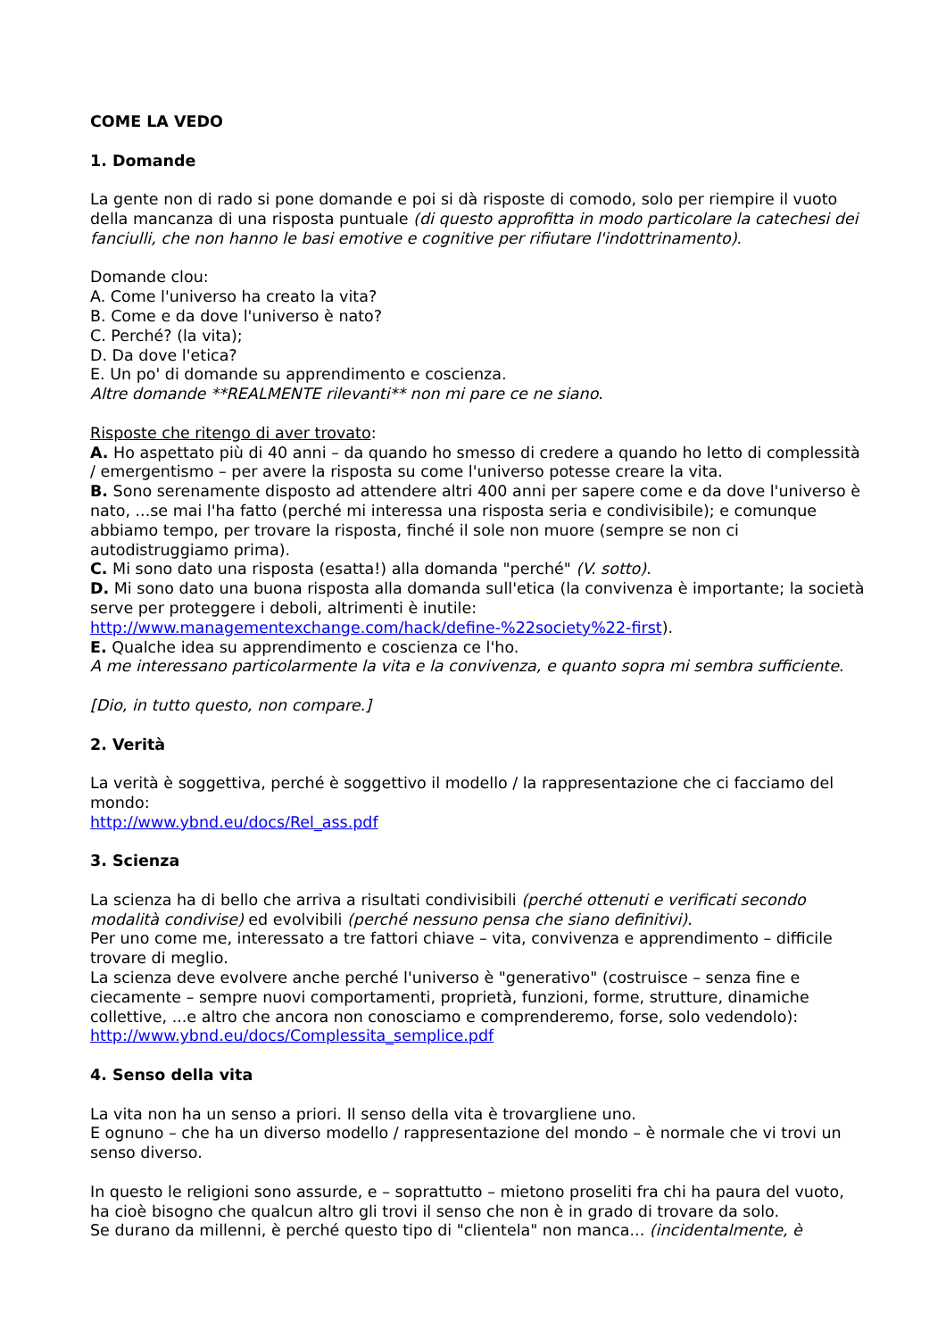COME LA VEDO
1. Domande
La gente non di rado si pone domande e poi si dà risposte di comodo, solo per riempire il vuoto della mancanza di una risposta puntuale (di questo approfitta in modo particolare la catechesi dei fanciulli, che non hanno le basi emotive e cognitive per rifiutare l'indottrinamento).
Domande clou:
A. Come l'universo ha creato la vita?
B. Come e da dove l'universo è nato?
C. Perché? (la vita);
D. Da dove l'etica?
E. Un po' di domande su apprendimento e coscienza.
Altre domande **REALMENTE rilevanti** non mi pare ce ne siano.
Risposte che ritengo di aver trovato:
A. Ho aspettato più di 40 anni – da quando ho smesso di credere a quando ho letto di complessità / emergentismo – per avere la risposta su come l'universo potesse creare la vita.
B. Sono serenamente disposto ad attendere altri 400 anni per sapere come e da dove l'universo è nato, ...se mai l'ha fatto (perché mi interessa una risposta seria e condivisibile); e comunque abbiamo tempo, per trovare la risposta, finché il sole non muore (sempre se non ci autodistruggiamo prima).
C. Mi sono dato una risposta (esatta!) alla domanda "perché" (V. sotto).
D. Mi sono dato una buona risposta alla domanda sull'etica (la convivenza è importante; la società serve per proteggere i deboli, altrimenti è inutile:
http://www.managementexchange.com/hack/define-%22society%22-first).
E. Qualche idea su apprendimento e coscienza ce l'ho.
A me interessano particolarmente la vita e la convivenza, e quanto sopra mi sembra sufficiente.
[Dio, in tutto questo, non compare.]
2. Verità
La verità è soggettiva, perché è soggettivo il modello / la rappresentazione che ci facciamo del mondo:
http://www.ybnd.eu/docs/Rel_ass.pdf
3. Scienza
La scienza ha di bello che arriva a risultati condivisibili (perché ottenuti e verificati secondo modalità condivise) ed evolvibili (perché nessuno pensa che siano definitivi).
Per uno come me, interessato a tre fattori chiave – vita, convivenza e apprendimento – difficile trovare di meglio.
La scienza deve evolvere anche perché l'universo è "generativo" (costruisce – senza fine e ciecamente – sempre nuovi comportamenti, proprietà, funzioni, forme, strutture, dinamiche collettive, ...e altro che ancora non conosciamo e comprenderemo, forse, solo vedendolo):
http://www.ybnd.eu/docs/Complessita_semplice.pdf
4. Senso della vita
La vita non ha un senso a priori. Il senso della vita è trovargliene uno.
E ognuno – che ha un diverso modello / rappresentazione del mondo – è normale che vi trovi un senso diverso.
In questo le religioni sono assurde, e – soprattutto – mietono proseliti fra chi ha paura del vuoto, ha cioè bisogno che qualcun altro gli trovi il senso che non è in grado di trovare da solo.
Se durano da millenni, è perché questo tipo di "clientela" non manca... (incidentalmente, è